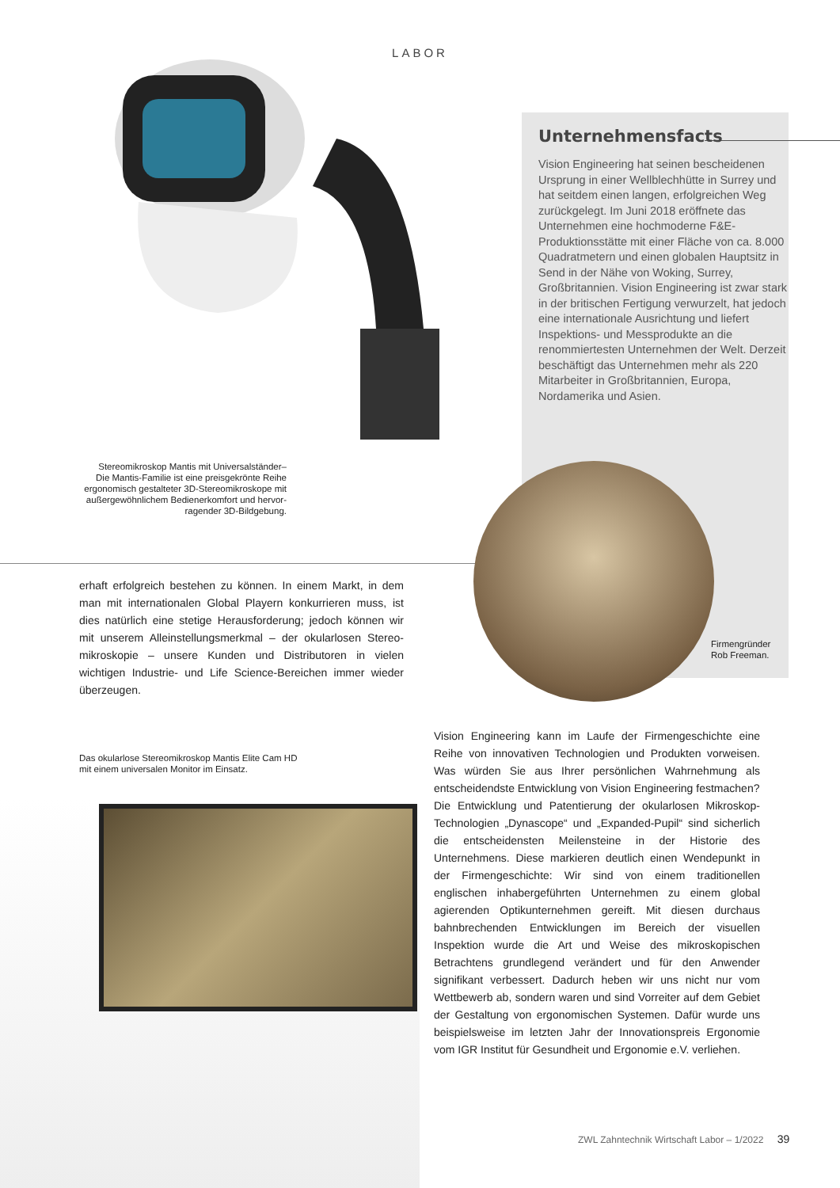LABOR
Unternehmensfacts
Vision Engineering hat seinen bescheidenen Ursprung in einer Well­blechhütte in Surrey und hat seitdem einen langen, erfolgreichen Weg zurück­gelegt. Im Juni 2018 eröffnete das Unternehmen eine hochmoderne F&E-Produktionsstätte mit einer Fläche von ca. 8.000 Quadratmetern und einen globalen Hauptsitz in Send in der Nähe von Woking, Surrey, Großbritannien. Vision Engineering ist zwar stark in der britischen Fertigung verwurzelt, hat jedoch eine internationale Ausrichtung und liefert Inspektions- und Messprodukte an die renommiertesten Unternehmen der Welt. Derzeit beschäftigt das Unternehmen mehr als 220 Mitarbeiter in Großbritan­nien, Europa, Nordamerika und Asien.
Stereomikroskop Mantis mit Universalständer–
Die Mantis-Familie ist eine preisgekrönte Reihe ergonomisch gestalteter 3D-Stereomikroskope mit außergewöhnlichem Bedienerkomfort und hervor­ragender 3D-Bildgebung.
Firmengründer
Rob Freeman.
erhaft erfolgreich bestehen zu können. In einem Markt, in dem man mit internationalen Global Playern konkurrieren muss, ist dies natürlich eine stetige Herausforderung; jedoch können wir mit unserem Alleinstellungsmerkmal – der okularlosen Stereo­mikroskopie – unsere Kunden und Distributoren in vielen wichtigen Industrie- und Life Science-Bereichen immer wieder überzeugen.
Das okularlose Stereomikroskop Mantis Elite Cam HD
mit einem universalen Monitor im Einsatz.
Vision Engineering kann im Laufe der Firmengeschichte eine Reihe von innovativen Technologien und Produkten vorweisen. Was würden Sie aus Ihrer persönlichen Wahr­nehmung als entscheidendste Entwicklung von Vision Engineering festmachen?
Die Entwicklung und Patentierung der okularlosen Mikro­skop-Technologien „Dynascope“ und „Expanded-Pupil“ sind sicherlich die entscheidensten Meilensteine in der Historie des Unternehmens. Diese markieren deutlich einen Wende­punkt in der Firmengeschichte: Wir sind von einem traditio­nellen englischen inhabergeführten Unternehmen zu einem global agierenden Optikunternehmen gereift. Mit diesen durchaus bahnbrechenden Entwicklungen im Bereich der visuellen Inspektion wurde die Art und Weise des mikrosko­pischen Betrachtens grundlegend verändert und für den An­wender signifikant verbessert. Dadurch heben wir uns nicht nur vom Wettbewerb ab, sondern waren und sind Vorreiter auf dem Gebiet der Gestaltung von ergonomischen Syste­men. Dafür wurde uns beispielsweise im letzten Jahr der Innovationspreis Ergonomie vom IGR Institut für Gesundheit und Ergonomie e.V. verliehen.
ZWL Zahntechnik Wirtschaft Labor – 1/2022 39